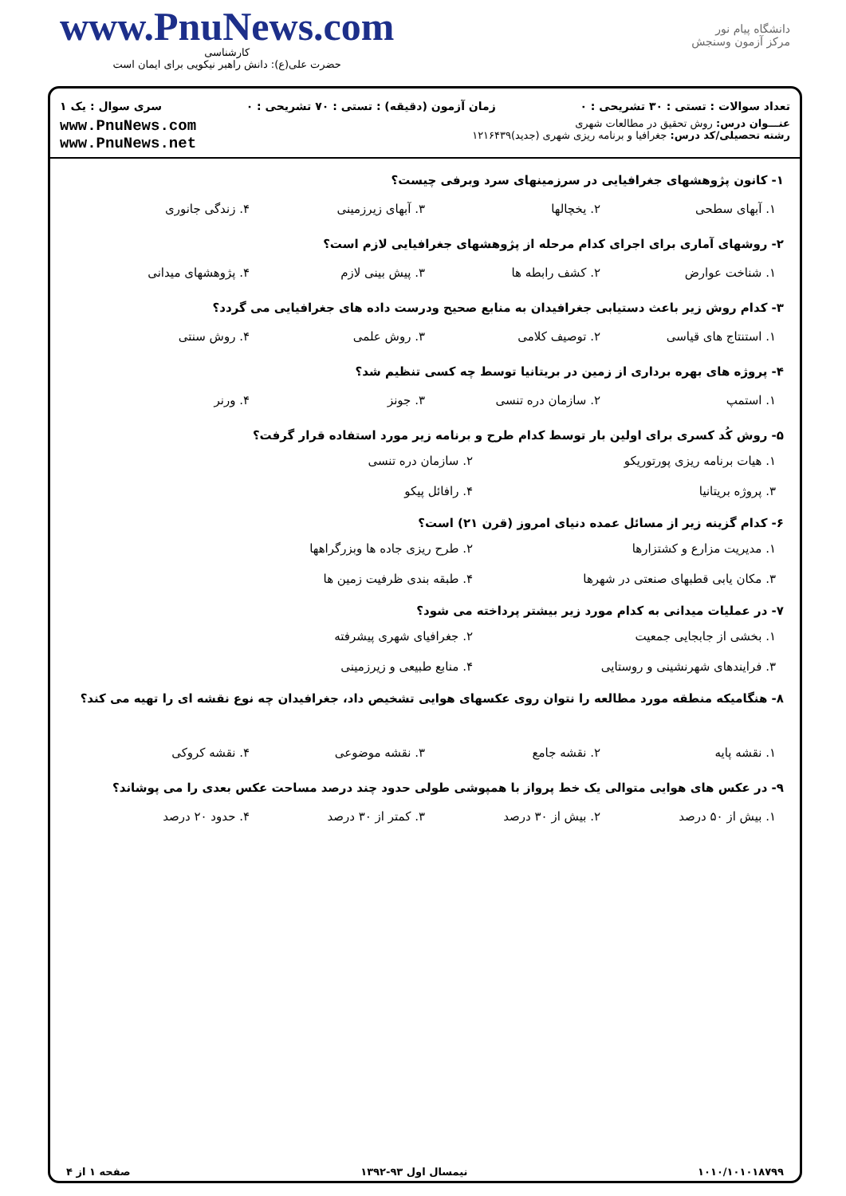www.PnuNews.com
کارشناسی
حضرت علی(ع): دانش راهبر نیکویی برای ایمان است
دانشگاه پیام نور
مرکز آزمون وسنجش
تعداد سوالات : تستی : ۳۰ تشریحی : ۰ زمان آزمون (دقیقه) : تستی : ۷۰ تشریحی : ۰ سری سوال : یک ۱
عنـــوان درس: روش تحقیق در مطالعات شهری
رشته تحصیلی/کد درس: جغرافیا و برنامه ریزی شهری (جدید)۱۲۱۶۴۳۹
www.PnuNews.com
www.PnuNews.net
۱- کانون پژوهشهای جغرافیایی در سرزمینهای سرد وبرفی چیست؟
۱. آبهای سطحی ۲. یخچالها ۳. آبهای زیرزمینی ۴. زندگی جانوری
۲- روشهای آماری برای اجرای کدام مرحله از پژوهشهای جغرافیایی لازم است؟
۱. شناخت عوارض ۲. کشف رابطه ها ۳. پیش بینی لازم ۴. پژوهشهای میدانی
۳- کدام روش زیر باعث دستیابی جغرافیدان به منابع صحیح ودرست داده های جغرافیایی می گردد؟
۱. استنتاج های قیاسی ۲. توصیف کلامی ۳. روش علمی ۴. روش سنتی
۴- پروژه های بهره برداری از زمین در بریتانیا توسط چه کسی تنظیم شد؟
۱. استمپ ۲. سازمان دره تنسی ۳. جونز ۴. ورنر
۵- روش کُد کسری برای اولین بار توسط کدام طرح و برنامه زیر مورد استفاده قرار گرفت؟
۱. هیات برنامه ریزی پورتوریکو ۲. سازمان دره تنسی ۳. پروژه بریتانیا ۴. رافائل پیکو
۶- کدام گزینه زیر از مسائل عمده دنیای امروز (قرن ۲۱) است؟
۱. مدیریت مزارع و کشتزارها ۲. طرح ریزی جاده ها وبزرگراهها ۳. مکان یابی قطبهای صنعتی در شهرها ۴. طبقه بندی ظرفیت زمین ها
۷- در عملیات میدانی به کدام مورد زیر بیشتر پرداخته می شود؟
۱. بخشی از جابجایی جمعیت ۲. جغرافیای شهری پیشرفته ۳. فرایندهای شهرنشینی و روستایی ۴. منابع طبیعی و زیرزمینی
۸- هنگامیکه منطقه مورد مطالعه را نتوان روی عکسهای هوایی تشخیص داد، جغرافیدان چه نوع نقشه ای را تهیه می کند؟
۱. نقشه پایه ۲. نقشه جامع ۳. نقشه موضوعی ۴. نقشه کروکی
۹- در عکس های هوایی متوالی یک خط پرواز با همپوشی طولی حدود چند درصد مساحت عکس بعدی را می پوشاند؟
۱. بیش از ۵۰ درصد ۲. بیش از ۳۰ درصد ۳. کمتر از ۳۰ درصد ۴. حدود ۲۰ درصد
۱۰۱۰/۱۰۱۰۱۸۷۹۹ نیمسال اول ۹۳-۱۳۹۲ صفحه ۱ از ۴